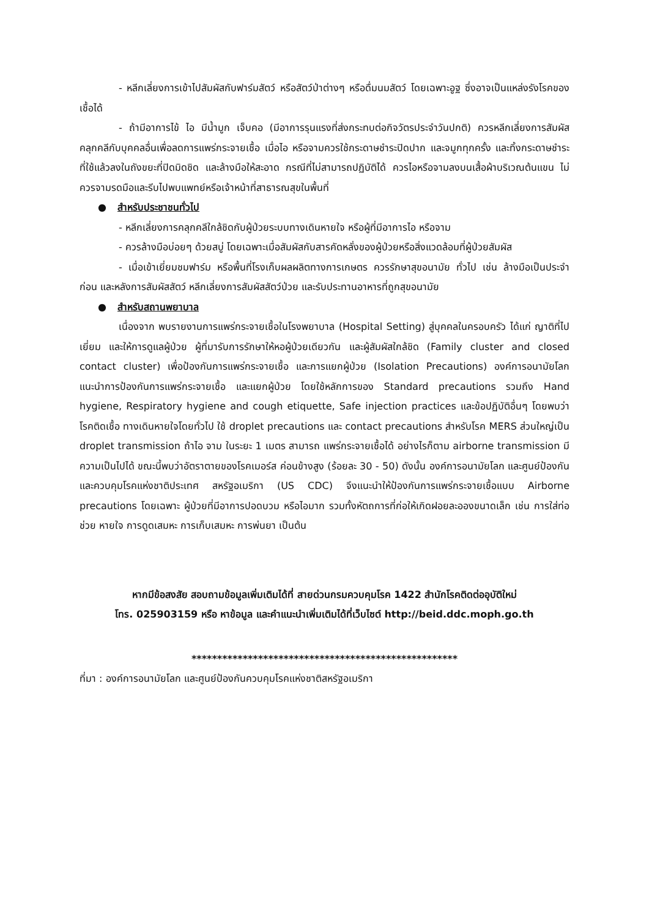- หลีกเลี่ยงการเข้าไปสัมผัสกับฟาร์มสัตว์ หรือสัตว์ป่าต่างๆ หรือดื่มนมสัตว์ โดยเฉพาะอูฐ ซึ่งอาจเป็นแหล่งรังโรคของเชื้อได้
- ถ้ามีอาการไข้ ไอ มีน้ำมูก เจ็บคอ (มีอาการรุนแรงที่ส่งกระทบต่อกิจวัตรประจำวันปกติ) ควรหลีกเลี่ยงการสัมผัสคลุกคลีกับบุคคลอื่นเพื่อลดการแพร่กระจายเชื้อ เมื่อไอ หรือจามควรใช้กระดาษชำระปิดปาก และจมูกทุกครั้ง และทิ้งกระดาษชำระที่ใช้แล้วลงในถังขยะที่ปิดมิดชิด และล้างมือให้สะอาด กรณีที่ไม่สามารถปฏิบัติได้ ควรไอหรือจามลงบนเสื้อผ้าบริเวณต้นแขน ไม่ควรจามรดมือและรีบไปพบแพทย์หรือเจ้าหน้าที่สาธารณสุขในพื้นที่
● สำหรับประชาชนทั่วไป
- หลีกเลี่ยงการคลุกคลีใกล้ชิดกับผู้ป่วยระบบทางเดินหายใจ หรือผู้ที่มีอาการไอ หรือจาม
- ควรล้างมือบ่อยๆ ด้วยสบู่ โดยเฉพาะเมื่อสัมผัสกับสารคัดหลั่งของผู้ป่วยหรือสิ่งแวดล้อมที่ผู้ป่วยสัมผัส
- เมื่อเข้าเยี่ยมชมฟาร์ม หรือพื้นที่โรงเก็บผลผลิตทางการเกษตร ควรรักษาสุขอนามัย ทั่วไป เช่น ล้างมือเป็นประจำ ก่อน และหลังการสัมผัสสัตว์ หลีกเลี่ยงการสัมผัสสัตว์ป่วย และรับประทานอาหารที่ถูกสุขอนามัย
● สำหรับสถานพยาบาล
เนื่องจาก พบรายงานการแพร่กระจายเชื้อในโรงพยาบาล (Hospital Setting) สู่บุคคลในครอบครัว ได้แก่ ญาติที่ไปเยี่ยม และให้การดูแลผู้ป่วย ผู้ที่มารับการรักษาให้หอผู้ป่วยเดียวกัน และผู้สัมผัสใกล้ชิด (Family cluster and closed contact cluster) เพื่อป้องกันการแพร่กระจายเชื้อ และการแยกผู้ป่วย (Isolation Precautions) องค์การอนามัยโลกแนะนำการป้องกันการแพร่กระจายเชื้อ และแยกผู้ป่วย โดยใช้หลักการของ Standard precautions รวมถึง Hand hygiene, Respiratory hygiene and cough etiquette, Safe injection practices และข้อปฏิบัติอื่นๆ โดยพบว่า โรคติดเชื้อ ทางเดินหายใจโดยทั่วไป ใช้ droplet precautions และ contact precautions สำหรับโรค MERS ส่วนใหญ่เป็น droplet transmission ถ้าไอ จาม ในระยะ 1 เมตร สามารถ แพร่กระจายเชื้อได้ อย่างไรก็ตาม airborne transmission มีความเป็นไปได้ ขณะนี้พบว่าอัตราตายของโรคเมอร์ส ค่อนข้างสูง (ร้อยละ 30 - 50) ดังนั้น องค์การอนามัยโลก และศูนย์ป้องกัน และควบคุมโรคแห่งชาติประเทศ สหรัฐอเมริกา (US CDC) จึงแนะนำให้ป้องกันการแพร่กระจายเชื้อแบบ Airborne precautions โดยเฉพาะ ผู้ป่วยที่มีอาการปอดบวม หรือไอมาก รวมทั้งหัตถการที่ก่อให้เกิดฝอยละอองขนาดเล็ก เช่น การใส่ท่อช่วย หายใจ การดูดเสมหะ การเก็บเสมหะ การพ่นยา เป็นต้น
หากมีข้อสงสัย สอบถามข้อมูลเพิ่มเติมได้ที่ สายด่วนกรมควบคุมโรค 1422 สำนักโรคติดต่ออุบัติใหม่
โทร. 025903159 หรือ หาข้อมูล และคำแนะนำเพิ่มเติมได้ที่เว็บไซต์ http://beid.ddc.moph.go.th
****************************************************
ที่มา : องค์การอนามัยโลก และศูนย์ป้องกันควบคุมโรคแห่งชาติสหรัฐอเมริกา